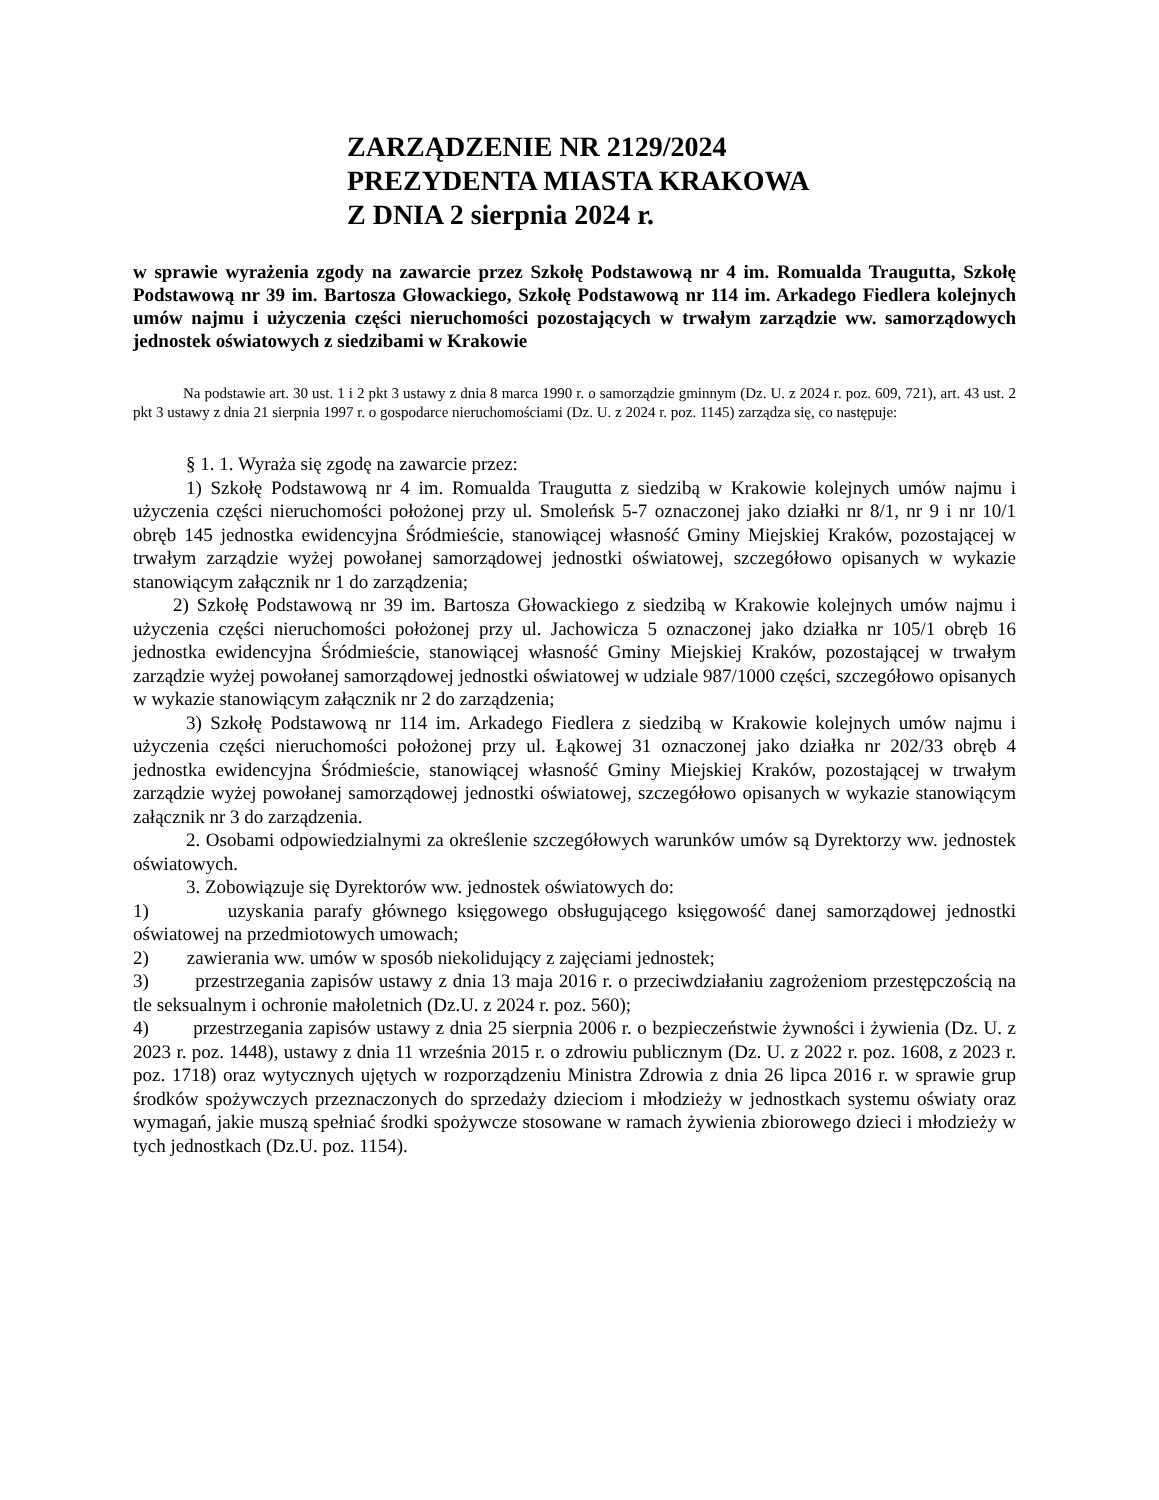ZARZĄDZENIE NR 2129/2024
PREZYDENTA MIASTA KRAKOWA
Z DNIA 2 sierpnia 2024 r.
w sprawie wyrażenia zgody na zawarcie przez Szkołę Podstawową nr 4 im. Romualda Traugutta, Szkołę Podstawową nr 39 im. Bartosza Głowackiego, Szkołę Podstawową nr 114 im. Arkadego Fiedlera kolejnych umów najmu i użyczenia części nieruchomości pozostających w trwałym zarządzie ww. samorządowych jednostek oświatowych z siedzibami w Krakowie
Na podstawie art. 30 ust. 1 i 2 pkt 3 ustawy z dnia 8 marca 1990 r. o samorządzie gminnym (Dz. U. z 2024 r. poz. 609, 721), art. 43 ust. 2 pkt 3 ustawy z dnia 21 sierpnia 1997 r. o gospodarce nieruchomościami (Dz. U. z 2024 r. poz. 1145) zarządza się, co następuje:
§ 1. 1. Wyraża się zgodę na zawarcie przez:
1) Szkołę Podstawową nr 4 im. Romualda Traugutta z siedzibą w Krakowie kolejnych umów najmu i użyczenia części nieruchomości położonej przy ul. Smoleńsk 5-7 oznaczonej jako działki nr 8/1, nr 9 i nr 10/1 obręb 145 jednostka ewidencyjna Śródmieście, stanowiącej własność Gminy Miejskiej Kraków, pozostającej w trwałym zarządzie wyżej powołanej samorządowej jednostki oświatowej, szczegółowo opisanych w wykazie stanowiącym załącznik nr 1 do zarządzenia;
2) Szkołę Podstawową nr 39 im. Bartosza Głowackiego z siedzibą w Krakowie kolejnych umów najmu i użyczenia części nieruchomości położonej przy ul. Jachowicza 5 oznaczonej jako działka nr 105/1 obręb 16 jednostka ewidencyjna Śródmieście, stanowiącej własność Gminy Miejskiej Kraków, pozostającej w trwałym zarządzie wyżej powołanej samorządowej jednostki oświatowej w udziale 987/1000 części, szczegółowo opisanych w wykazie stanowiącym załącznik nr 2 do zarządzenia;
3) Szkołę Podstawową nr 114 im. Arkadego Fiedlera z siedzibą w Krakowie kolejnych umów najmu i użyczenia części nieruchomości położonej przy ul. Łąkowej 31 oznaczonej jako działka nr 202/33 obręb 4 jednostka ewidencyjna Śródmieście, stanowiącej własność Gminy Miejskiej Kraków, pozostającej w trwałym zarządzie wyżej powołanej samorządowej jednostki oświatowej, szczegółowo opisanych w wykazie stanowiącym załącznik nr 3 do zarządzenia.
2. Osobami odpowiedzialnymi za określenie szczegółowych warunków umów są Dyrektorzy ww. jednostek oświatowych.
3. Zobowiązuje się Dyrektorów ww. jednostek oświatowych do:
1) uzyskania parafy głównego księgowego obsługującego księgowość danej samorządowej jednostki oświatowej na przedmiotowych umowach;
2) zawierania ww. umów w sposób niekolidujący z zajęciami jednostek;
3) przestrzegania zapisów ustawy z dnia 13 maja 2016 r. o przeciwdziałaniu zagrożeniom przestępczością na tle seksualnym i ochronie małoletnich (Dz.U. z 2024 r. poz. 560);
4) przestrzegania zapisów ustawy z dnia 25 sierpnia 2006 r. o bezpieczeństwie żywności i żywienia (Dz. U. z 2023 r. poz. 1448), ustawy z dnia 11 września 2015 r. o zdrowiu publicznym (Dz. U. z 2022 r. poz. 1608, z 2023 r. poz. 1718) oraz wytycznych ujętych w rozporządzeniu Ministra Zdrowia z dnia 26 lipca 2016 r. w sprawie grup środków spożywczych przeznaczonych do sprzedaży dzieciom i młodzieży w jednostkach systemu oświaty oraz wymagań, jakie muszą spełniać środki spożywcze stosowane w ramach żywienia zbiorowego dzieci i młodzieży w tych jednostkach (Dz.U. poz. 1154).